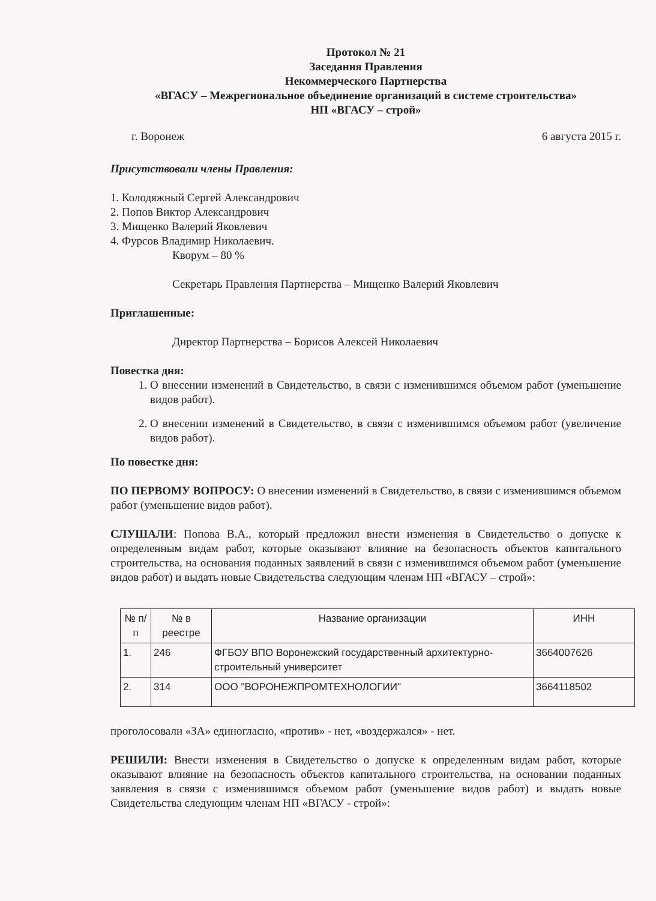Протокол № 21
Заседания Правления
Некоммерческого Партнерства
«ВГАСУ – Межрегиональное объединение организаций в системе строительства»
НП «ВГАСУ – строй»
г. Воронеж 6 августа 2015 г.
Присутствовали члены Правления:
1. Колодяжный Сергей Александрович
2. Попов Виктор Александрович
3. Мищенко Валерий Яковлевич
4. Фурсов Владимир Николаевич.
Кворум – 80 %
Секретарь Правления Партнерства – Мищенко Валерий Яковлевич
Приглашенные:
Директор Партнерства – Борисов Алексей Николаевич
Повестка дня:
1. О внесении изменений в Свидетельство, в связи с изменившимся объемом работ (уменьшение видов работ).
2. О внесении изменений в Свидетельство, в связи с изменившимся объемом работ (увеличение видов работ).
По повестке дня:
ПО ПЕРВОМУ ВОПРОСУ: О внесении изменений в Свидетельство, в связи с изменившимся объемом работ (уменьшение видов работ).
СЛУШАЛИ: Попова В.А., который предложил внести изменения в Свидетельство о допуске к определенным видам работ, которые оказывают влияние на безопасность объектов капитального строительства, на основания поданных заявлений в связи с изменившимся объемом работ (уменьшение видов работ) и выдать новые Свидетельства следующим членам НП «ВГАСУ – строй»:
| № п/п | № в реестре | Название организации | ИНН |
| --- | --- | --- | --- |
| 1. | 246 | ФГБОУ ВПО Воронежский государственный архитектурно-строительный университет | 3664007626 |
| 2. | 314 | ООО "ВОРОНЕЖПРОМТЕХНОЛОГИИ" | 3664118502 |
проголосовали «ЗА» единогласно, «против» - нет, «воздержался» - нет.
РЕШИЛИ: Внести изменения в Свидетельство о допуске к определенным видам работ, которые оказывают влияние на безопасность объектов капитального строительства, на основании поданных заявления в связи с изменившимся объемом работ (уменьшение видов работ) и выдать новые Свидетельства следующим членам НП «ВГАСУ - строй»: